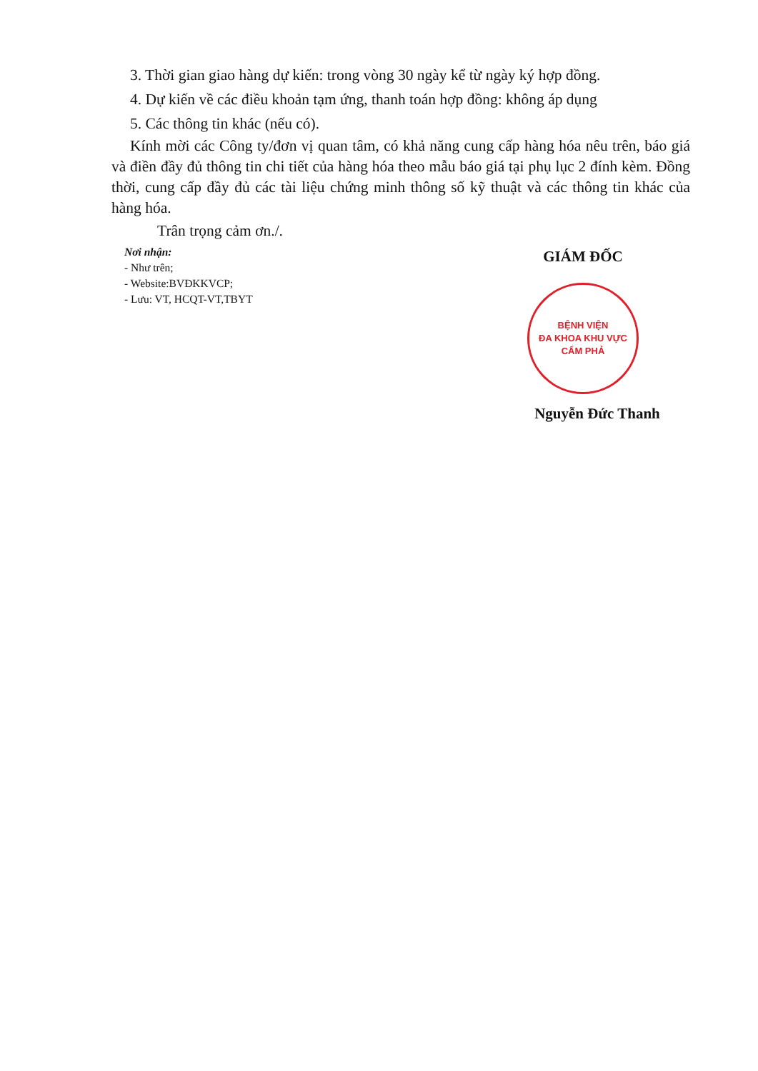3. Thời gian giao hàng dự kiến: trong vòng 30 ngày kể từ ngày ký hợp đồng.
4. Dự kiến về các điều khoản tạm ứng, thanh toán hợp đồng: không áp dụng
5. Các thông tin khác (nếu có).
Kính mời các Công ty/đơn vị quan tâm, có khả năng cung cấp hàng hóa nêu trên, báo giá và điền đầy đủ thông tin chi tiết của hàng hóa theo mẫu báo giá tại phụ lục 2 đính kèm. Đồng thời, cung cấp đầy đủ các tài liệu chứng minh thông số kỹ thuật và các thông tin khác của hàng hóa.
Trân trọng cảm ơn./.
Nơi nhận:
- Như trên;
- Website:BVĐKKVCP;
- Lưu: VT, HCQT-VT,TBYT
GIÁM ĐỐC
BỆNH VIỆN
ĐA KHOA KHU VỰC
CẨM PHẢ
Nguyễn Đức Thanh